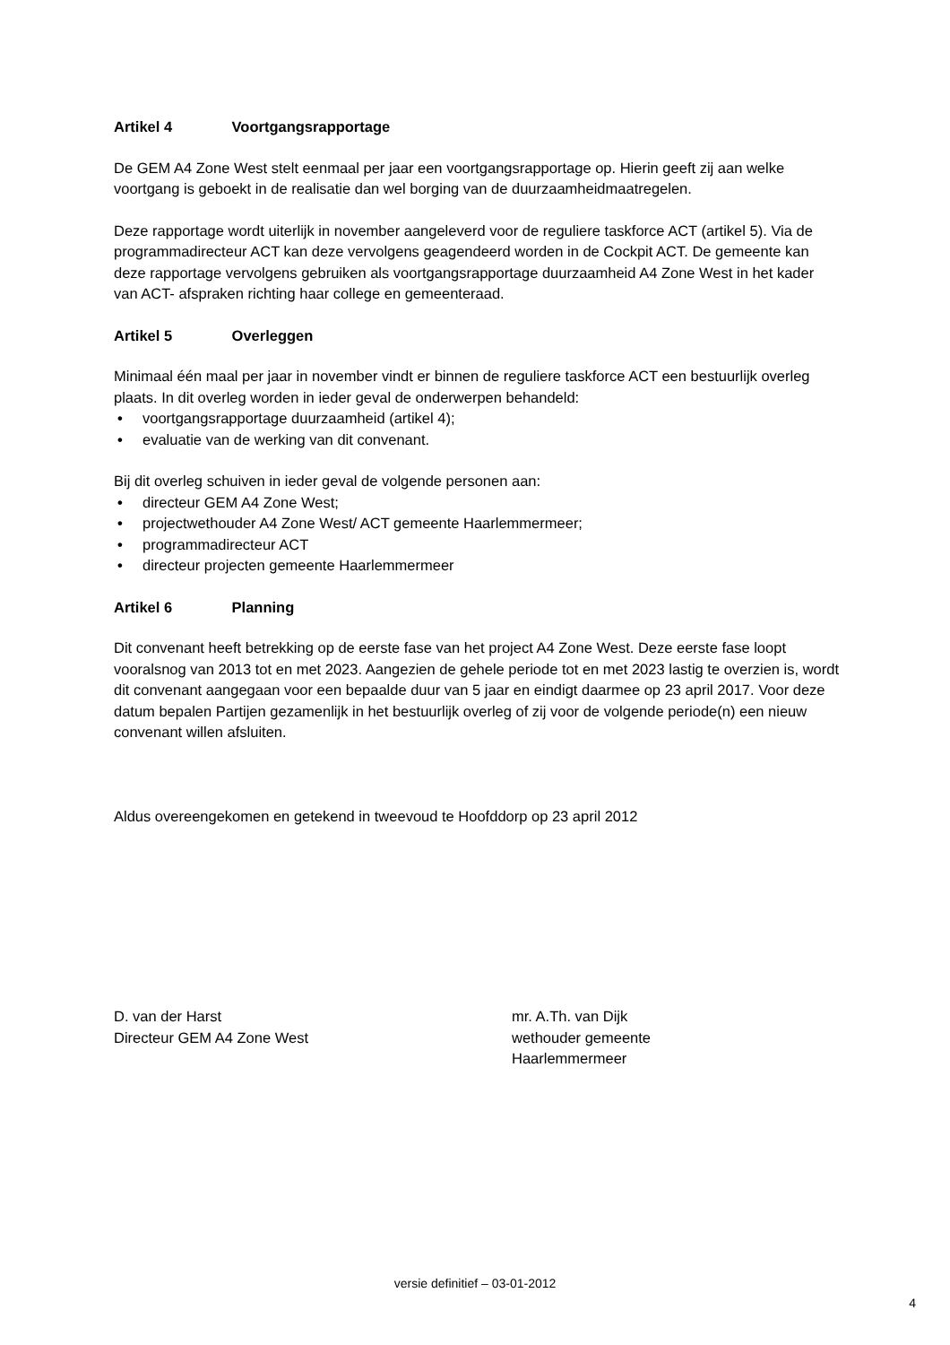Artikel 4 Voortgangsrapportage
De GEM A4 Zone West stelt eenmaal per jaar een voortgangsrapportage op. Hierin geeft zij aan welke voortgang is geboekt in de realisatie dan wel borging van de duurzaamheidmaatregelen.
Deze rapportage wordt uiterlijk in november aangeleverd voor de reguliere taskforce ACT (artikel 5). Via de programmadirecteur ACT kan deze vervolgens geagendeerd worden in de Cockpit ACT. De gemeente kan deze rapportage vervolgens gebruiken als voortgangsrapportage duurzaamheid A4 Zone West in het kader van ACT- afspraken richting haar college en gemeenteraad.
Artikel 5 Overleggen
Minimaal één maal per jaar in november vindt er binnen de reguliere taskforce ACT een bestuurlijk overleg plaats. In dit overleg worden in ieder geval de onderwerpen behandeld:
• voortgangsrapportage duurzaamheid (artikel 4);
• evaluatie van de werking van dit convenant.
Bij dit overleg schuiven in ieder geval de volgende personen aan:
• directeur GEM A4 Zone West;
• projectwethouder A4 Zone West/ ACT gemeente Haarlemmermeer;
• programmadirecteur ACT
• directeur projecten gemeente Haarlemmermeer
Artikel 6 Planning
Dit convenant heeft betrekking op de eerste fase van het project A4 Zone West. Deze eerste fase loopt vooralsnog van 2013 tot en met 2023. Aangezien de gehele periode tot en met 2023 lastig te overzien is, wordt dit convenant aangegaan voor een bepaalde duur van 5 jaar en eindigt daarmee op 23 april 2017. Voor deze datum bepalen Partijen gezamenlijk in het bestuurlijk overleg of zij voor de volgende periode(n) een nieuw convenant willen afsluiten.
Aldus overeengekomen en getekend in tweevoud te Hoofddorp op 23 april 2012
D. van der Harst
Directeur GEM A4 Zone West
mr. A.Th. van Dijk
wethouder gemeente Haarlemmermeer
versie definitief – 03-01-2012
4